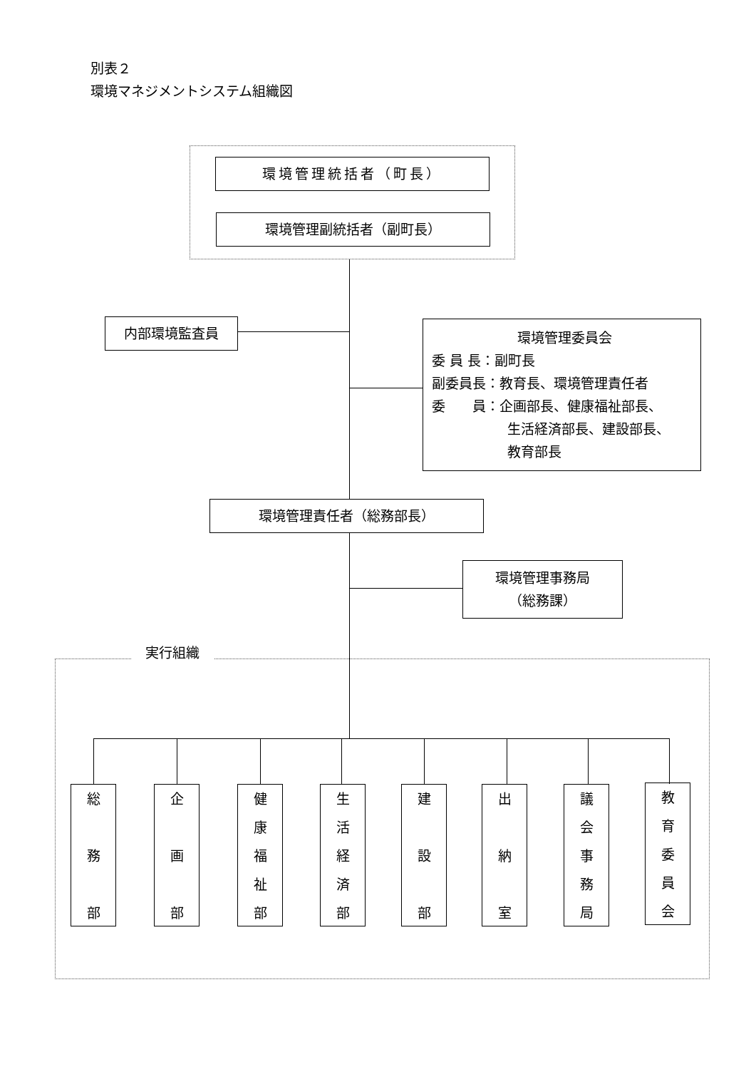別表２
環境マネジメントシステム組織図
環境管理統括者（町長）
環境管理副統括者（副町長）
内部環境監査員
環境管理委員会
委 員 長：副町長
副委員長：教育長、環境管理責任者
委　　員：企画部長、健康福祉部長、
生活経済部長、建設部長、
教育部長
環境管理責任者（総務部長）
環境管理事務局
（総務課）
実行組織
総
務
部
企
画
部
健
康
福
祉
部
生
活
経
済
部
建
設
部
出
納
室
議
会
事
務
局
教
育
委
員
会